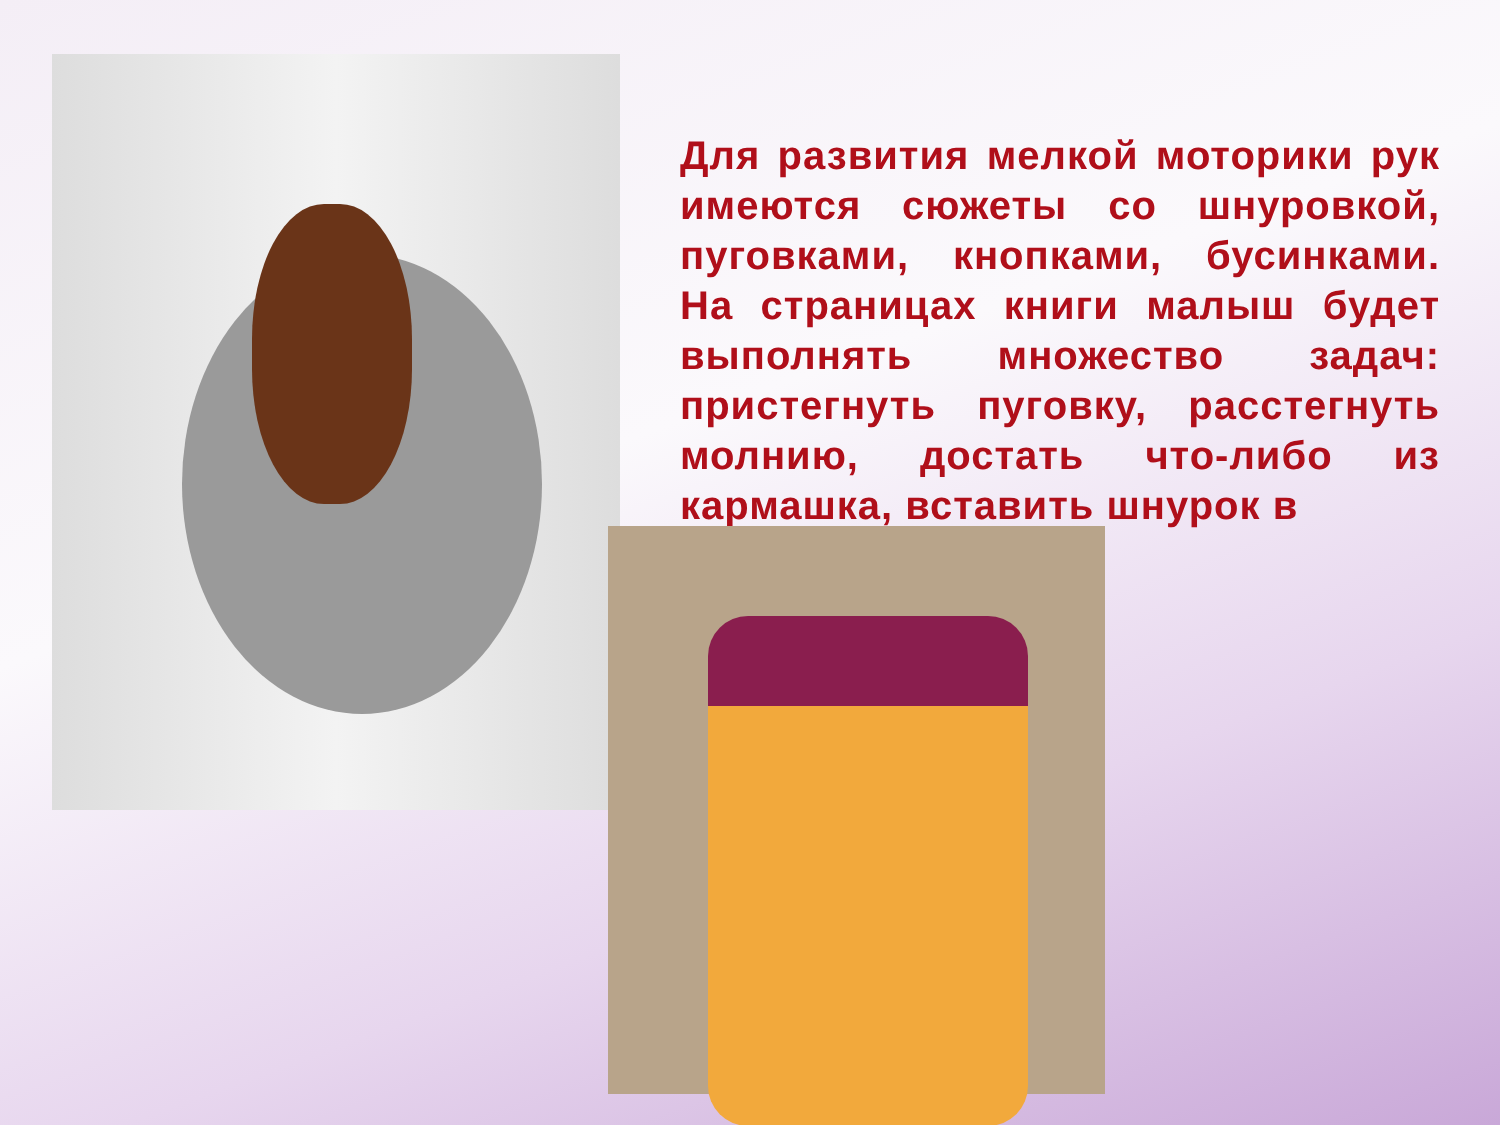Для развития мелкой моторики рук имеются сюжеты со шнуровкой, пуговками, кнопками, бусинками. На страницах книги малыш будет выполнять множество задач: пристегнуть пуговку, расстегнуть молнию, достать что-либо из кармашка, вставить шнурок в